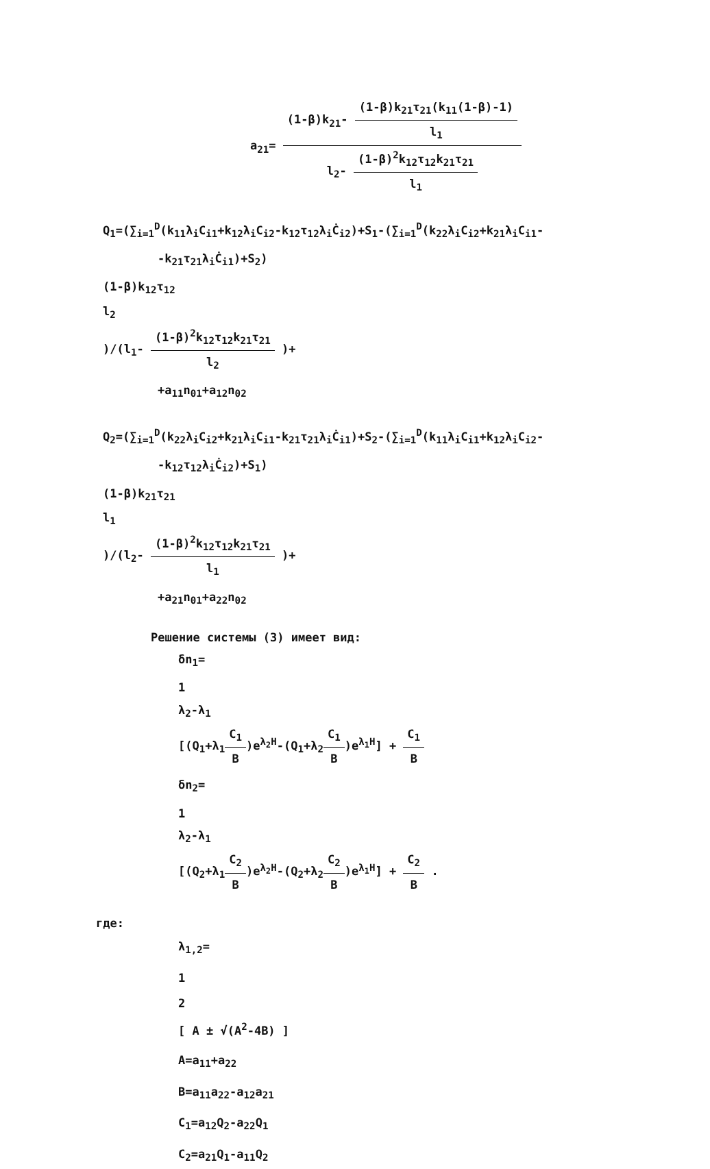a<sub>21</sub>=
(1-β)k<sub>21</sub>-
(1-β)k<sub>21</sub>τ<sub>21</sub>(k<sub>11</sub>(1-β)-1)
l<sub>1</sub>
l<sub>2</sub>-
(1-β)<sup>2</sup>k<sub>12</sub>τ<sub>12</sub>k<sub>21</sub>τ<sub>21</sub>
l<sub>1</sub>
Q<sub>1</sub>=(∑<sub>i=1</sub><sup>D</sup>(k<sub>11</sub>λ<sub>i</sub>C<sub>i1</sub>+k<sub>12</sub>λ<sub>i</sub>C<sub>i2</sub>-k<sub>12</sub>τ<sub>12</sub>λ<sub>i</sub>Ċ<sub>i2</sub>)+S<sub>1</sub>-(∑<sub>i=1</sub><sup>D</sup>(k<sub>22</sub>λ<sub>i</sub>C<sub>i2</sub>+k<sub>21</sub>λ<sub>i</sub>C<sub>i1</sub>-
-k<sub>21</sub>τ<sub>21</sub>λ<sub>i</sub>Ċ<sub>i1</sub>)+S<sub>2</sub>)
(1-β)k<sub>12</sub>τ<sub>12</sub>
l<sub>2</sub>
)/(l<sub>1</sub>-
(1-β)<sup>2</sup>k<sub>12</sub>τ<sub>12</sub>k<sub>21</sub>τ<sub>21</sub>
l<sub>2</sub>
)+
+a<sub>11</sub>n<sub>01</sub>+a<sub>12</sub>n<sub>02</sub>
Q<sub>2</sub>=(∑<sub>i=1</sub><sup>D</sup>(k<sub>22</sub>λ<sub>i</sub>C<sub>i2</sub>+k<sub>21</sub>λ<sub>i</sub>C<sub>i1</sub>-k<sub>21</sub>τ<sub>21</sub>λ<sub>i</sub>Ċ<sub>i1</sub>)+S<sub>2</sub>-(∑<sub>i=1</sub><sup>D</sup>(k<sub>11</sub>λ<sub>i</sub>C<sub>i1</sub>+k<sub>12</sub>λ<sub>i</sub>C<sub>i2</sub>-
-k<sub>12</sub>τ<sub>12</sub>λ<sub>i</sub>Ċ<sub>i2</sub>)+S<sub>1</sub>)
(1-β)k<sub>21</sub>τ<sub>21</sub>
l<sub>1</sub>
)/(l<sub>2</sub>-
(1-β)<sup>2</sup>k<sub>12</sub>τ<sub>12</sub>k<sub>21</sub>τ<sub>21</sub>
l<sub>1</sub>
)+
+a<sub>21</sub>n<sub>01</sub>+a<sub>22</sub>n<sub>02</sub>
Решение системы (3) имеет вид:
δn<sub>1</sub>=
1
λ<sub>2</sub>-λ<sub>1</sub>
[(Q<sub>1</sub>+λ<sub>1</sub>
C<sub>1</sub>
B
)e<sup>λ<sub>2</sub>H</sup>-(Q<sub>1</sub>+λ<sub>2</sub>
C<sub>1</sub>
B
)e<sup>λ<sub>1</sub>H</sup>] +
C<sub>1</sub>
B
δn<sub>2</sub>=
1
λ<sub>2</sub>-λ<sub>1</sub>
[(Q<sub>2</sub>+λ<sub>1</sub>
C<sub>2</sub>
B
)e<sup>λ<sub>2</sub>H</sup>-(Q<sub>2</sub>+λ<sub>2</sub>
C<sub>2</sub>
B
)e<sup>λ<sub>1</sub>H</sup>] +
C<sub>2</sub>
B
.
где:
λ<sub>1,2</sub>=
1
2
[ A ± √(A<sup>2</sup>-4B) ]
A=a<sub>11</sub>+a<sub>22</sub>
B=a<sub>11</sub>a<sub>22</sub>-a<sub>12</sub>a<sub>21</sub>
C<sub>1</sub>=a<sub>12</sub>Q<sub>2</sub>-a<sub>22</sub>Q<sub>1</sub>
C<sub>2</sub>=a<sub>21</sub>Q<sub>1</sub>-a<sub>11</sub>Q<sub>2</sub>